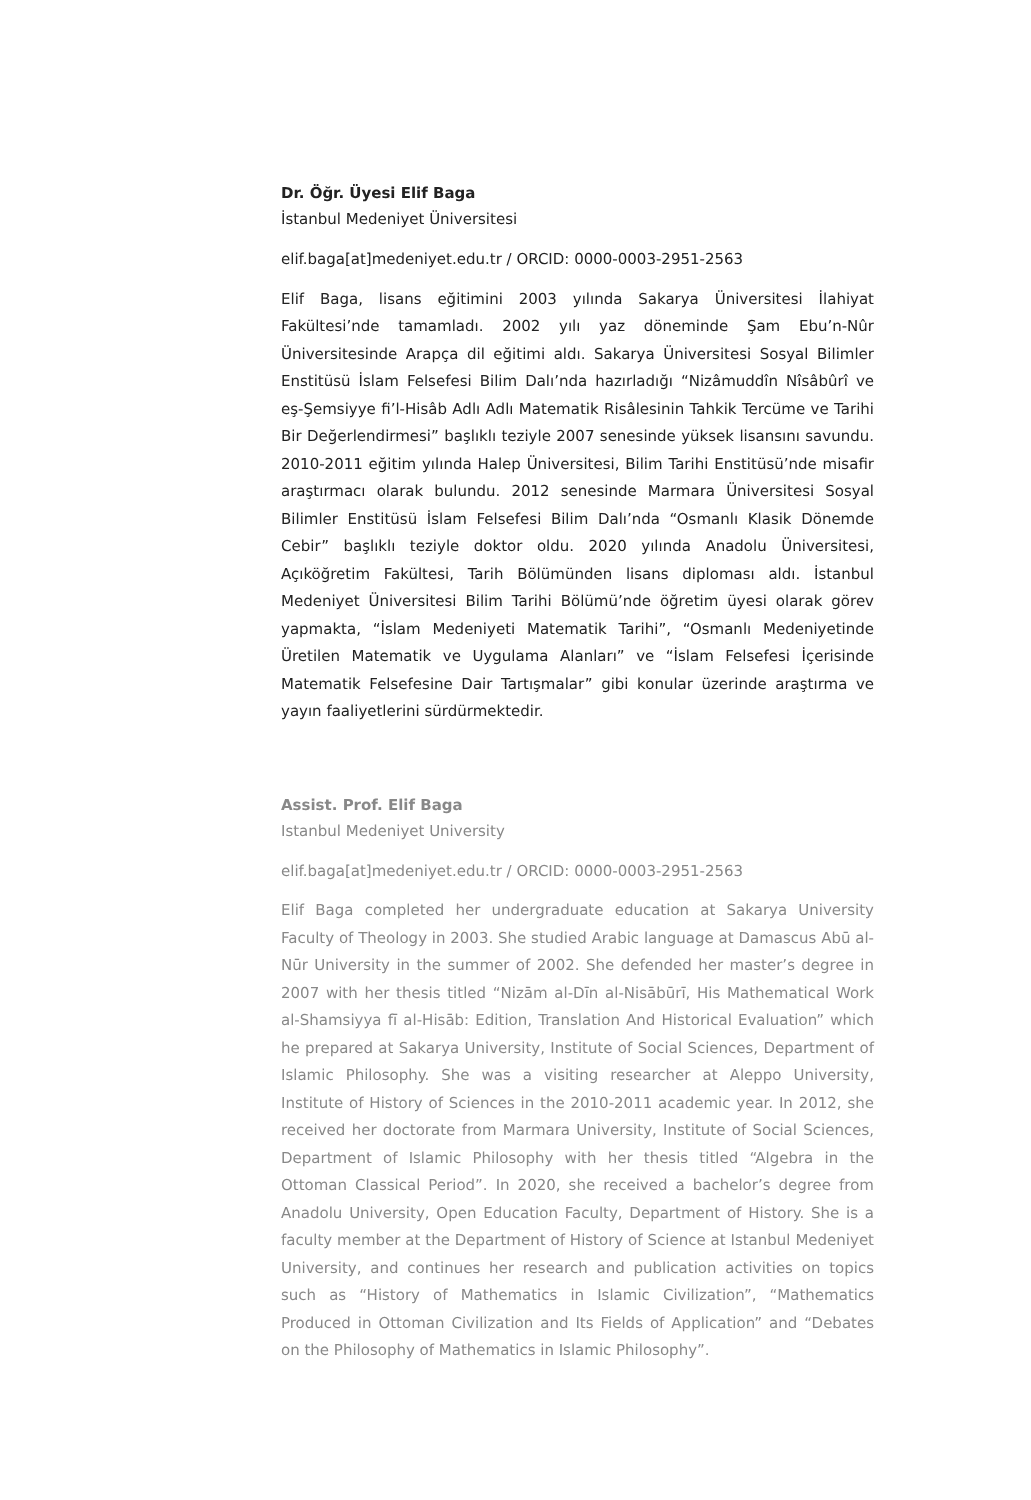Dr. Öğr. Üyesi Elif Baga
İstanbul Medeniyet Üniversitesi
elif.baga[at]medeniyet.edu.tr / ORCID: 0000-0003-2951-2563
Elif Baga, lisans eğitimini 2003 yılında Sakarya Üniversitesi İlahiyat Fakültesi’nde tamamladı. 2002 yılı yaz döneminde Şam Ebu’n-Nûr Üniversitesinde Arapça dil eğitimi aldı. Sakarya Üniversitesi Sosyal Bilimler Enstitüsü İslam Felsefesi Bilim Dalı’nda hazırladığı “Nizâmuddîn Nîsâbûrî ve eş-Şemsiyye fi’l-Hisâb Adlı Adlı Matematik Risâlesinin Tahkik Tercüme ve Tarihi Bir Değerlendirmesi” başlıklı teziyle 2007 senesinde yüksek lisansını savundu. 2010-2011 eğitim yılında Halep Üniversitesi, Bilim Tarihi Enstitüsü’nde misafir araştırmacı olarak bulundu. 2012 senesinde Marmara Üniversitesi Sosyal Bilimler Enstitüsü İslam Felsefesi Bilim Dalı’nda “Osmanlı Klasik Dönemde Cebir” başlıklı teziyle doktor oldu. 2020 yılında Anadolu Üniversitesi, Açıköğretim Fakültesi, Tarih Bölümünden lisans diploması aldı. İstanbul Medeniyet Üniversitesi Bilim Tarihi Bölümü’nde öğretim üyesi olarak görev yapmakta, “İslam Medeniyeti Matematik Tarihi”, “Osmanlı Medeniyetinde Üretilen Matematik ve Uygulama Alanları” ve “İslam Felsefesi İçerisinde Matematik Felsefesine Dair Tartışmalar” gibi konular üzerinde araştırma ve yayın faaliyetlerini sürdürmektedir.
Assist. Prof. Elif Baga
Istanbul Medeniyet University
elif.baga[at]medeniyet.edu.tr / ORCID: 0000-0003-2951-2563
Elif Baga completed her undergraduate education at Sakarya University Faculty of Theology in 2003. She studied Arabic language at Damascus Abū al-Nūr University in the summer of 2002. She defended her master’s degree in 2007 with her thesis titled “Nizām al-Dīn al-Nisābūrī, His Mathematical Work al-Shamsiyya fī al-Hisāb: Edition, Translation And Historical Evaluation” which he prepared at Sakarya University, Institute of Social Sciences, Department of Islamic Philosophy. She was a visiting researcher at Aleppo University, Institute of History of Sciences in the 2010-2011 academic year. In 2012, she received her doctorate from Marmara University, Institute of Social Sciences, Department of Islamic Philosophy with her thesis titled “Algebra in the Ottoman Classical Period”. In 2020, she received a bachelor’s degree from Anadolu University, Open Education Faculty, Department of History. She is a faculty member at the Department of History of Science at Istanbul Medeniyet University, and continues her research and publication activities on topics such as “History of Mathematics in Islamic Civilization”, “Mathematics Produced in Ottoman Civilization and Its Fields of Application” and “Debates on the Philosophy of Mathematics in Islamic Philosophy”.